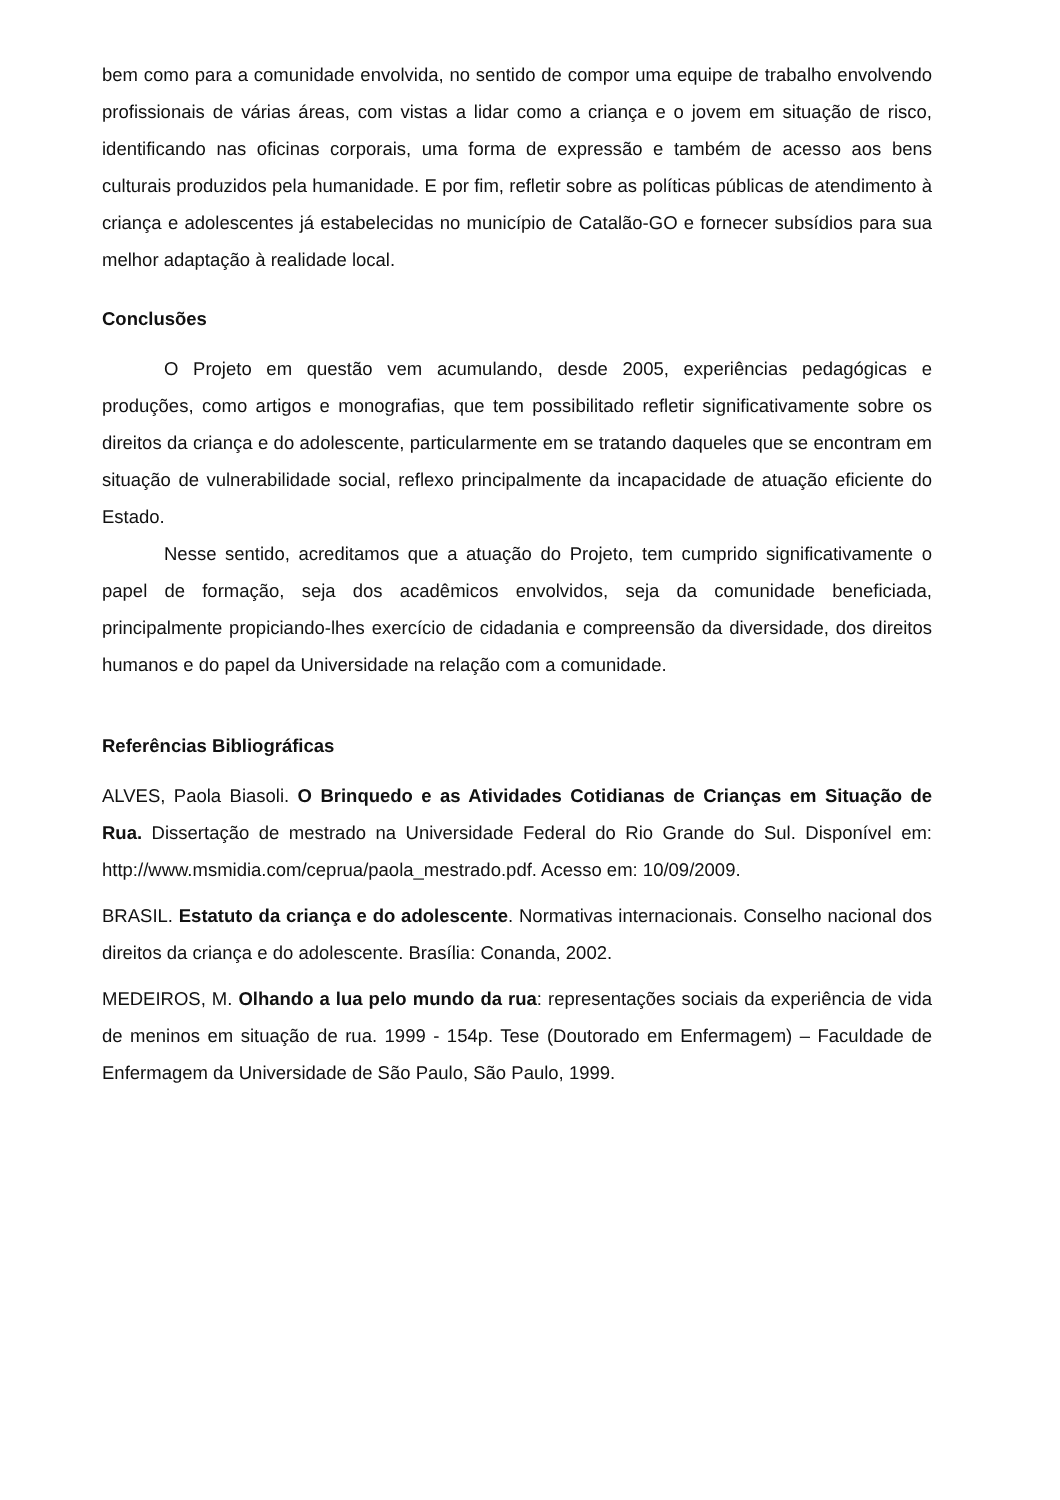bem como para a comunidade envolvida, no sentido de compor uma equipe de trabalho envolvendo profissionais de várias áreas, com vistas a lidar como a criança e o jovem em situação de risco, identificando nas oficinas corporais, uma forma de expressão e também de acesso aos bens culturais produzidos pela humanidade. E por fim, refletir sobre as políticas públicas de atendimento à criança e adolescentes já estabelecidas no município de Catalão-GO e fornecer subsídios para sua melhor adaptação à realidade local.
Conclusões
O Projeto em questão vem acumulando, desde 2005, experiências pedagógicas e produções, como artigos e monografias, que tem possibilitado refletir significativamente sobre os direitos da criança e do adolescente, particularmente em se tratando daqueles que se encontram em situação de vulnerabilidade social, reflexo principalmente da incapacidade de atuação eficiente do Estado.
Nesse sentido, acreditamos que a atuação do Projeto, tem cumprido significativamente o papel de formação, seja dos acadêmicos envolvidos, seja da comunidade beneficiada, principalmente propiciando-lhes exercício de cidadania e compreensão da diversidade, dos direitos humanos e do papel da Universidade na relação com a comunidade.
Referências Bibliográficas
ALVES, Paola Biasoli. O Brinquedo e as Atividades Cotidianas de Crianças em Situação de Rua. Dissertação de mestrado na Universidade Federal do Rio Grande do Sul. Disponível em: http://www.msmidia.com/ceprua/paola_mestrado.pdf. Acesso em: 10/09/2009.
BRASIL. Estatuto da criança e do adolescente. Normativas internacionais. Conselho nacional dos direitos da criança e do adolescente. Brasília: Conanda, 2002.
MEDEIROS, M. Olhando a lua pelo mundo da rua: representações sociais da experiência de vida de meninos em situação de rua. 1999 - 154p. Tese (Doutorado em Enfermagem) – Faculdade de Enfermagem da Universidade de São Paulo, São Paulo, 1999.